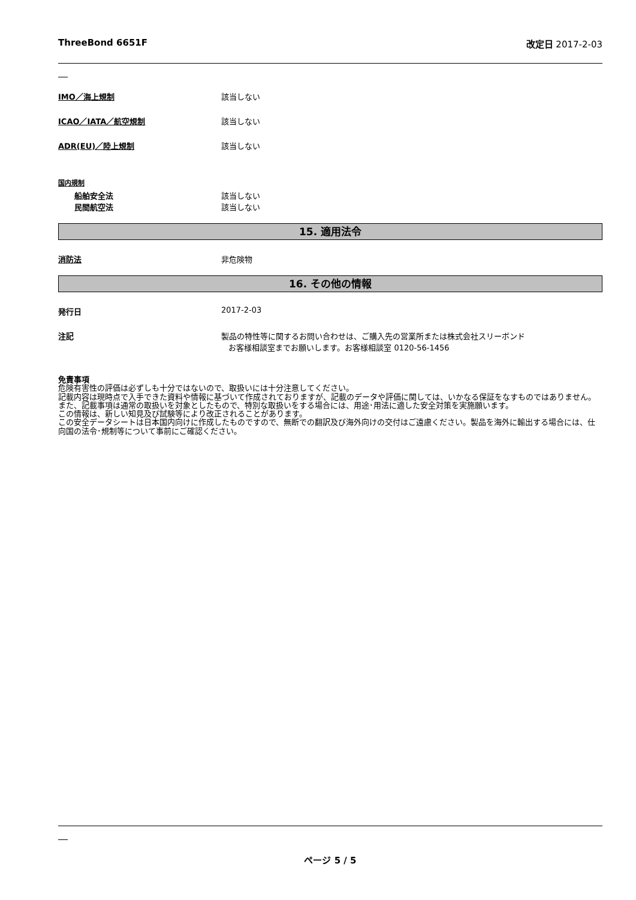ThreeBond 6651F 改定日 2017-2-03
IMO／海上規制 該当しない
ICAO／IATA／航空規制 該当しない
ADR(EU)／陸上規制 該当しない
国内規制
船舶安全法
民間航空法
該当しない
該当しない
15. 適用法令
消防法 非危険物
16. その他の情報
発行日 2017-2-03
注記 製品の特性等に関するお問い合わせは、ご購入先の営業所または株式会社スリーボンド
お客様相談室までお願いします。お客様相談室 0120-56-1456
免責事項
危険有害性の評価は必ずしも十分ではないので、取扱いには十分注意してください。
記載内容は現時点で入手できた資料や情報に基づいて作成されておりますが、記載のデータや評価に関しては、いかなる保証をなすものではありません。また、記載事項は通常の取扱いを対象としたもので、特別な取扱いをする場合には、用途･用法に適した安全対策を実施願います。
この情報は、新しい知見及び試験等により改正されることがあります。
この安全データシートは日本国内向けに作成したものですので、無断での翻訳及び海外向けの交付はご遠慮ください。製品を海外に輸出する場合には、仕向国の法令･規制等について事前にご確認ください。
ページ 5 / 5